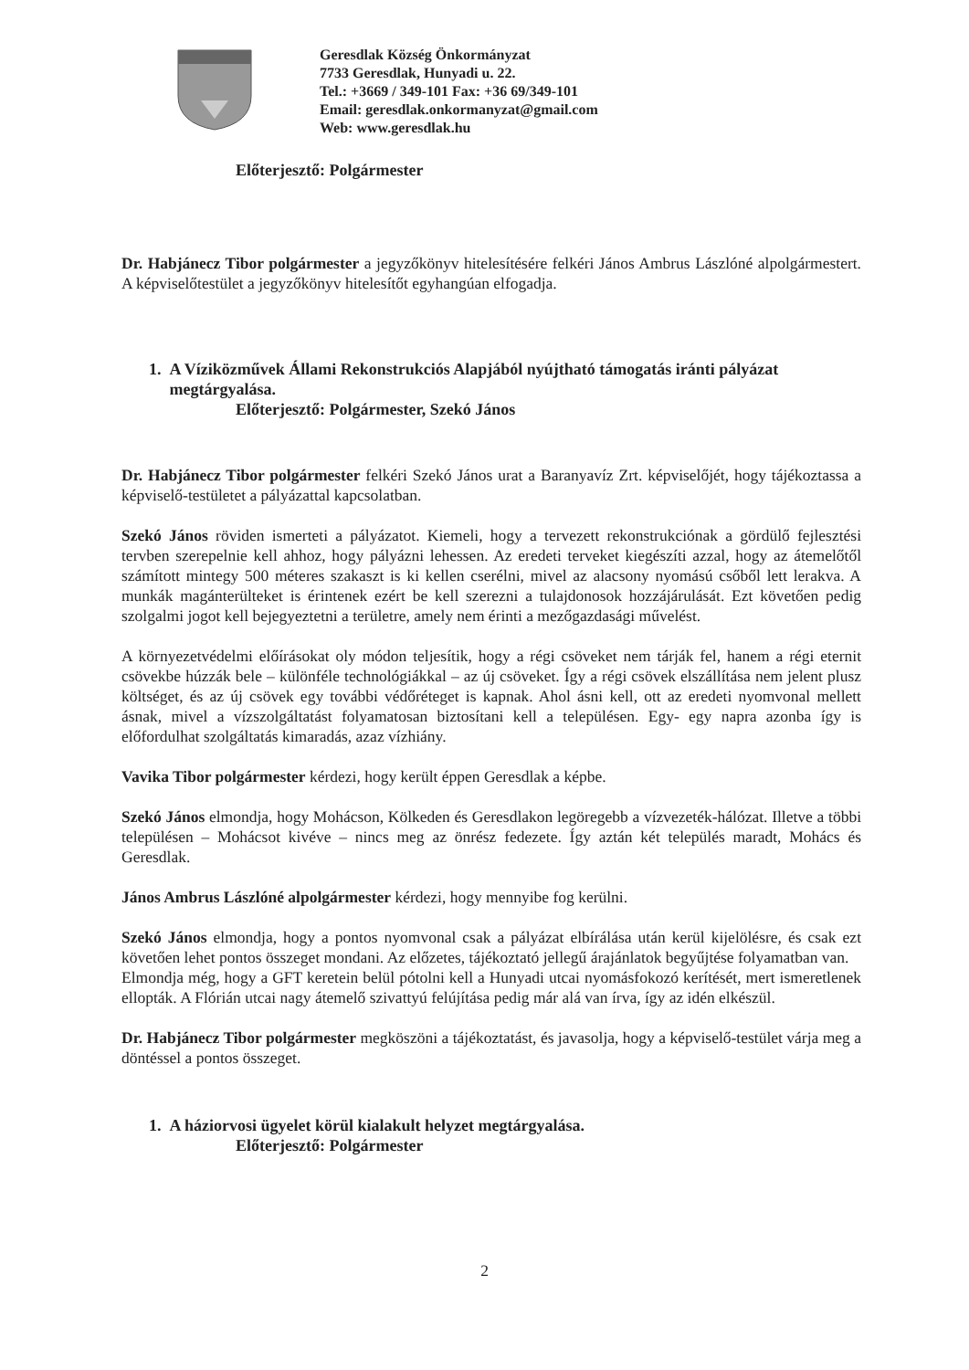Geresdlak Község Önkormányzat
7733 Geresdlak, Hunyadi u. 22.
Tel.: +3669 / 349-101 Fax: +36 69/349-101
Email: geresdlak.onkormanyzat@gmail.com
Web: www.geresdlak.hu
Előterjesztő: Polgármester
Dr. Habjánecz Tibor polgármester a jegyzőkönyv hitelesítésére felkéri János Ambrus Lászlóné alpolgármestert. A képviselőtestület a jegyzőkönyv hitelesítőt egyhangúan elfogadja.
1. A Víziközművek Állami Rekonstrukciós Alapjából nyújtható támogatás iránti pályázat
megtárgyalása.
Előterjesztő: Polgármester, Szekó János
Dr. Habjánecz Tibor polgármester felkéri Szekó János urat a Baranyavíz Zrt. képviselőjét, hogy tájékoztassa a képviselő-testületet a pályázattal kapcsolatban.
Szekó János röviden ismerteti a pályázatot. Kiemeli, hogy a tervezett rekonstrukciónak a gördülő fejlesztési tervben szerepelnie kell ahhoz, hogy pályázni lehessen. Az eredeti terveket kiegészíti azzal, hogy az átemelőtől számított mintegy 500 méteres szakaszt is ki kellen cserélni, mivel az alacsony nyomású csőből lett lerakva. A munkák magánterülteket is érintenek ezért be kell szerezni a tulajdonosok hozzájárulását. Ezt követően pedig szolgalmi jogot kell bejegyeztetni a területre, amely nem érinti a mezőgazdasági művelést.
A környezetvédelmi előírásokat oly módon teljesítik, hogy a régi csöveket nem tárják fel, hanem a régi eternit csövekbe húzzák bele – különféle technológiákkal – az új csöveket. Így a régi csövek elszállítása nem jelent plusz költséget, és az új csövek egy további védőréteget is kapnak. Ahol ásni kell, ott az eredeti nyomvonal mellett ásnak, mivel a vízszolgáltatást folyamatosan biztosítani kell a településen. Egy- egy napra azonba így is előfordulhat szolgáltatás kimaradás, azaz vízhiány.
Vavika Tibor polgármester kérdezi, hogy került éppen Geresdlak a képbe.
Szekó János elmondja, hogy Mohácson, Kölkeden és Geresdlakon legöregebb a vízvezeték-hálózat. Illetve a többi településen – Mohácsot kivéve – nincs meg az önrész fedezete. Így aztán két település maradt, Mohács és Geresdlak.
János Ambrus Lászlóné alpolgármester kérdezi, hogy mennyibe fog kerülni.
Szekó János elmondja, hogy a pontos nyomvonal csak a pályázat elbírálása után kerül kijelölésre, és csak ezt követően lehet pontos összeget mondani. Az előzetes, tájékoztató jellegű árajánlatok begyűjtése folyamatban van.
Elmondja még, hogy a GFT keretein belül pótolni kell a Hunyadi utcai nyomásfokozó kerítését, mert ismeretlenek ellopták. A Flórián utcai nagy átemelő szivattyú felújítása pedig már alá van írva, így az idén elkészül.
Dr. Habjánecz Tibor polgármester megköszöni a tájékoztatást, és javasolja, hogy a képviselő-testület várja meg a döntéssel a pontos összeget.
1. A háziorvosi ügyelet körül kialakult helyzet megtárgyalása.
Előterjesztő: Polgármester
2